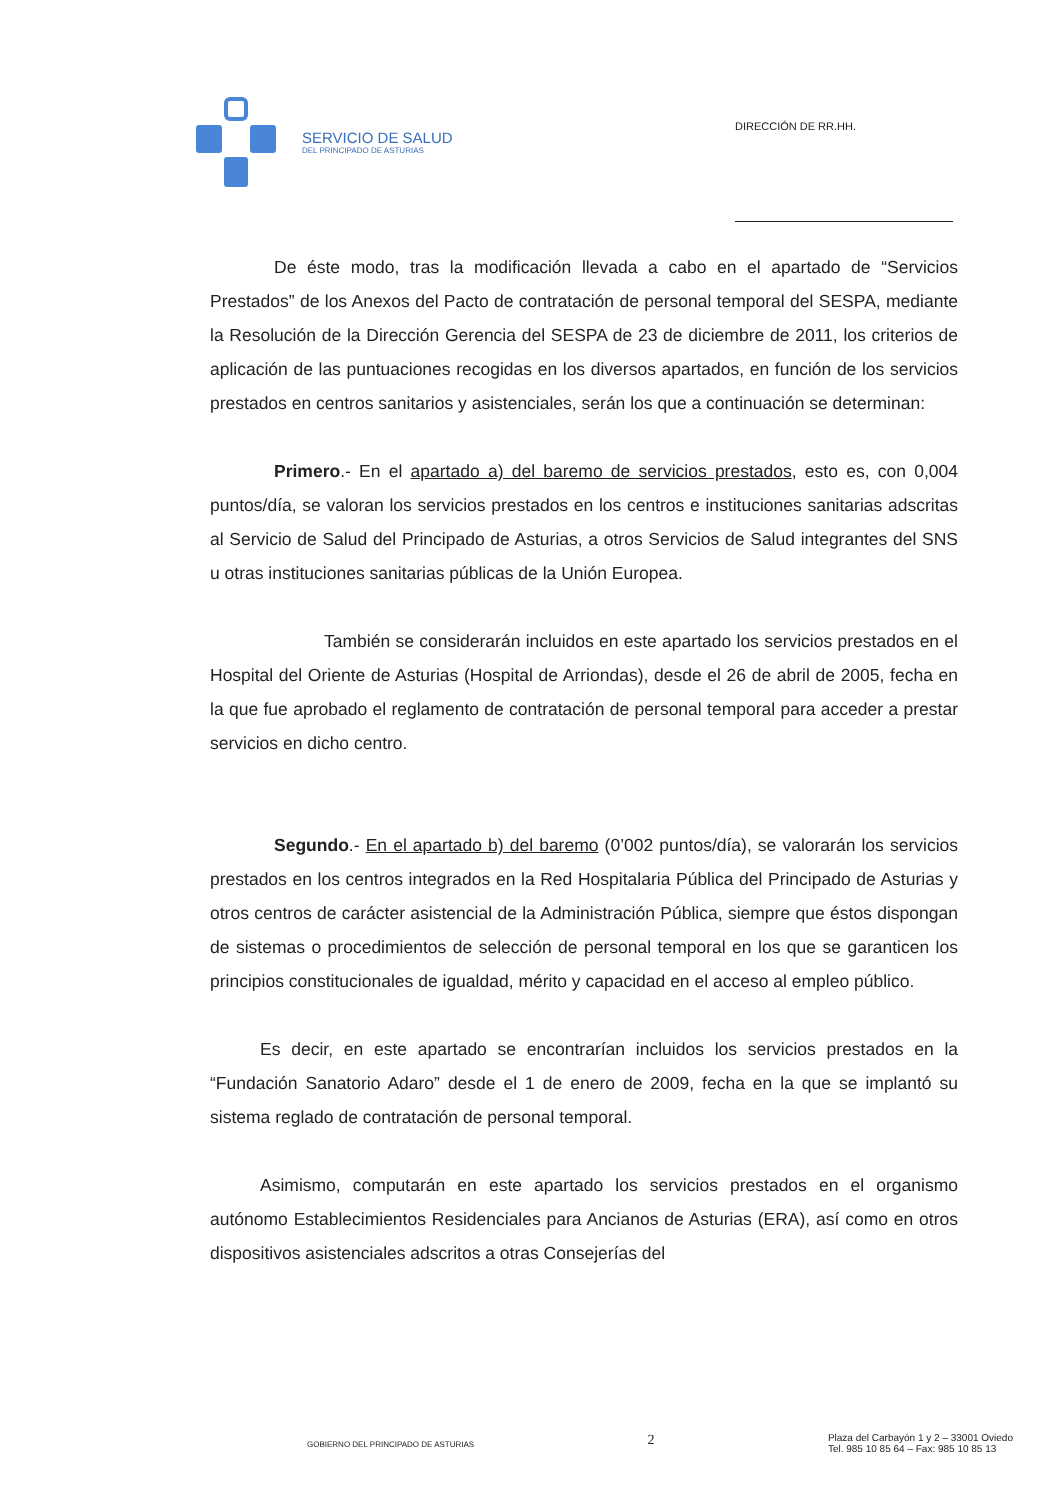SERVICIO DE SALUD
DEL PRINCIPADO DE ASTURIAS
DIRECCIÓN DE RR.HH.
De éste modo, tras la modificación llevada a cabo en el apartado de “Servicios Prestados” de los Anexos del Pacto de contratación de personal temporal del SESPA, mediante la Resolución de la Dirección Gerencia del SESPA de 23 de diciembre de 2011, los criterios de aplicación de las puntuaciones recogidas en los diversos apartados, en función de los servicios prestados en centros sanitarios y asistenciales, serán los que a continuación se determinan:
Primero.- En el apartado a) del baremo de servicios prestados, esto es, con 0,004 puntos/día, se valoran los servicios prestados en los centros e instituciones sanitarias adscritas al Servicio de Salud del Principado de Asturias, a otros Servicios de Salud integrantes del SNS u otras instituciones sanitarias públicas de la Unión Europea.
También se considerarán incluidos en este apartado los servicios prestados en el Hospital del Oriente de Asturias (Hospital de Arriondas), desde el 26 de abril de 2005, fecha en la que fue aprobado el reglamento de contratación de personal temporal para acceder a prestar servicios en dicho centro.
Segundo.- En el apartado b) del baremo (0’002 puntos/día), se valorarán los servicios prestados en los centros integrados en la Red Hospitalaria Pública del Principado de Asturias y otros centros de carácter asistencial de la Administración Pública, siempre que éstos dispongan de sistemas o procedimientos de selección de personal temporal en los que se garanticen los principios constitucionales de igualdad, mérito y capacidad en el acceso al empleo público.
Es decir, en este apartado se encontrarían incluidos los servicios prestados en la “Fundación Sanatorio Adaro” desde el 1 de enero de 2009, fecha en la que se implantó su sistema reglado de contratación de personal temporal.
Asimismo, computarán en este apartado los servicios prestados en el organismo autónomo Establecimientos Residenciales para Ancianos de Asturias (ERA), así como en otros dispositivos asistenciales adscritos a otras Consejerías del
GOBIERNO DEL PRINCIPADO DE ASTURIAS
2
Plaza del Carbayón 1 y 2 – 33001 Oviedo
Tel. 985 10 85 64 – Fax: 985 10 85 13